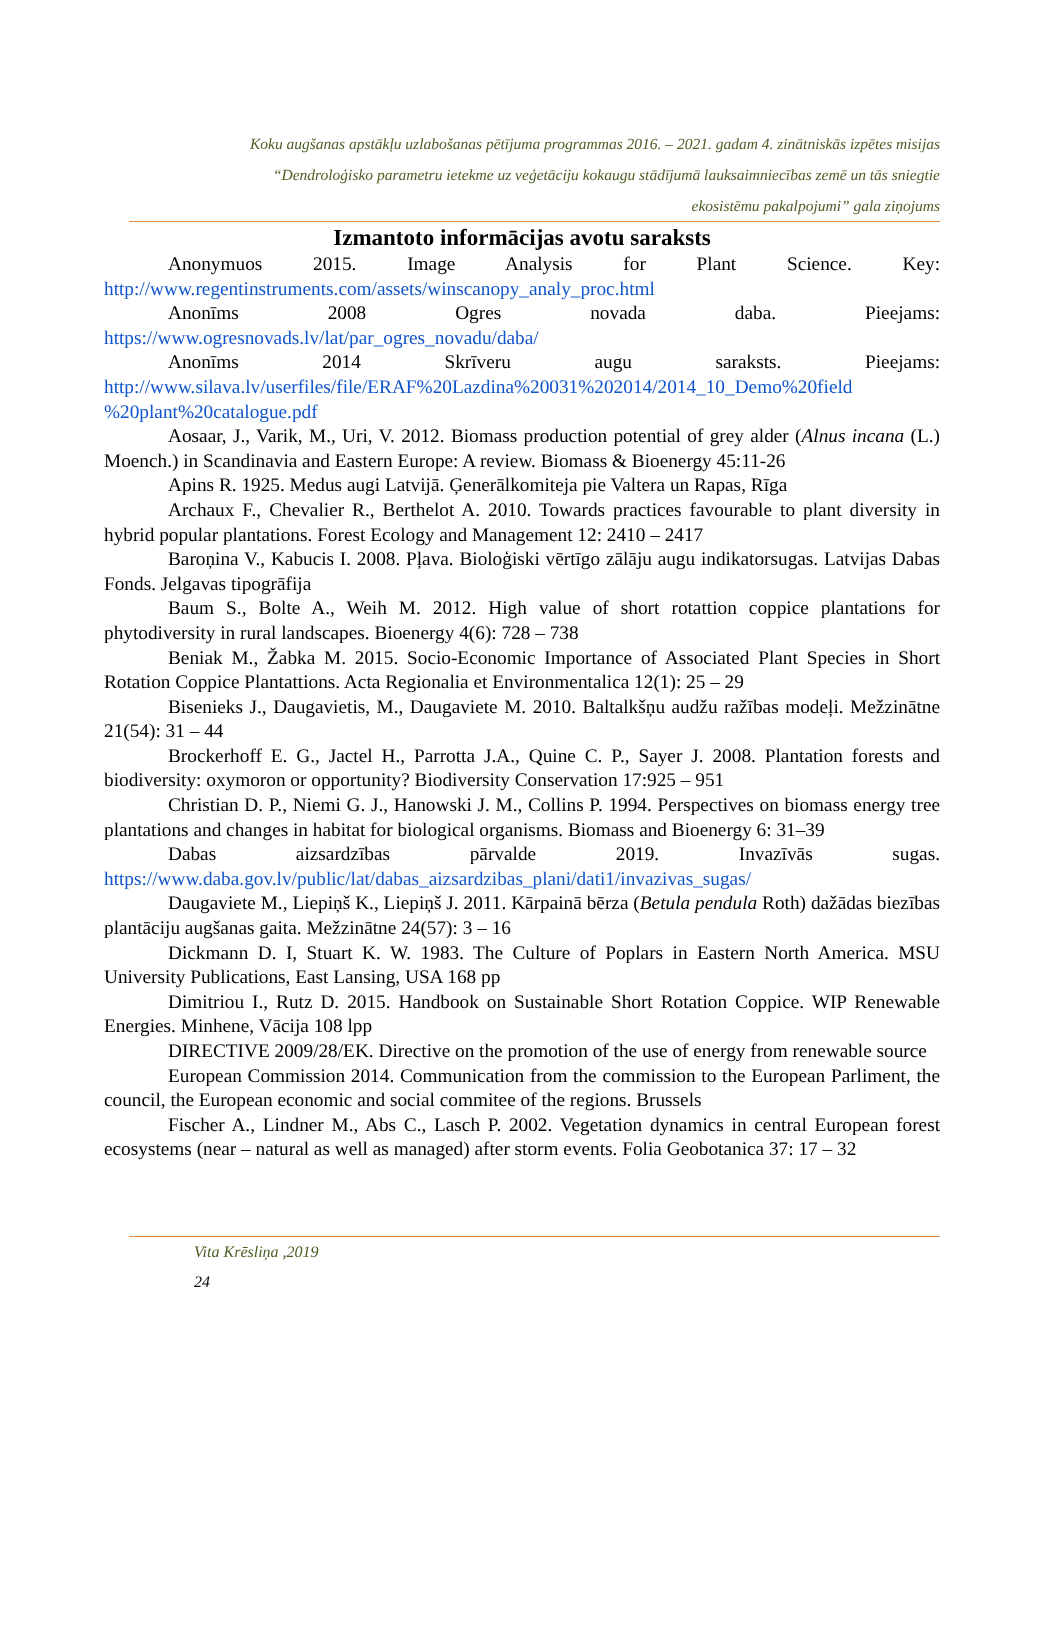Koku augšanas apstākļu uzlabošanas pētījuma programmas 2016. – 2021. gadam 4. zinātniskās izpētes misijas
“Dendroloģisko parametru ietekme uz veģetāciju kokaugu stādījumā lauksaimniecības zemē un tās sniegtie
ekosistēmu pakalpojumi” gala ziņojums
Izmantoto informācijas avotu saraksts
Anonymuos 2015. Image Analysis for Plant Science. Key: http://www.regentinstruments.com/assets/winscanopy_analy_proc.html
Anonīms 2008 Ogres novada daba. Pieejams: https://www.ogresnovads.lv/lat/par_ogres_novadu/daba/
Anonīms 2014 Skrīveru augu saraksts. Pieejams: http://www.silava.lv/userfiles/file/ERAF%20Lazdina%20031%202014/2014_10_Demo%20field %20plant%20catalogue.pdf
Aosaar, J., Varik, M., Uri, V. 2012. Biomass production potential of grey alder (Alnus incana (L.) Moench.) in Scandinavia and Eastern Europe: A review. Biomass & Bioenergy 45:11-26
Apins R. 1925. Medus augi Latvijā. Ģenerālkomiteja pie Valtera un Rapas, Rīga
Archaux F., Chevalier R., Berthelot A. 2010. Towards practices favourable to plant diversity in hybrid popular plantations. Forest Ecology and Management 12: 2410 – 2417
Baroņina V., Kabucis I. 2008. Pļava. Bioloģiski vērtīgo zālāju augu indikatorsugas. Latvijas Dabas Fonds. Jelgavas tipogrāfija
Baum S., Bolte A., Weih M. 2012. High value of short rotattion coppice plantations for phytodiversity in rural landscapes. Bioenergy 4(6): 728 – 738
Beniak M., Žabka M. 2015. Socio-Economic Importance of Associated Plant Species in Short Rotation Coppice Plantattions. Acta Regionalia et Environmentalica 12(1): 25 – 29
Bisenieks J., Daugavietis, M., Daugaviete M. 2010. Baltalkšņu audžu ražības modeļi. Mežzinātne 21(54): 31 – 44
Brockerhoff E. G., Jactel H., Parrotta J.A., Quine C. P., Sayer J. 2008. Plantation forests and biodiversity: oxymoron or opportunity? Biodiversity Conservation 17:925 – 951
Christian D. P., Niemi G. J., Hanowski J. M., Collins P. 1994. Perspectives on biomass energy tree plantations and changes in habitat for biological organisms. Biomass and Bioenergy 6: 31–39
Dabas aizsardzības pārvalde 2019. Invazīvās sugas. https://www.daba.gov.lv/public/lat/dabas_aizsardzibas_plani/dati1/invazivas_sugas/
Daugaviete M., Liepiņš K., Liepiņš J. 2011. Kārpainā bērza (Betula pendula Roth) dažādas biezības plantāciju augšanas gaita. Mežzinātne 24(57): 3 – 16
Dickmann D. I, Stuart K. W. 1983. The Culture of Poplars in Eastern North America. MSU University Publications, East Lansing, USA 168 pp
Dimitriou I., Rutz D. 2015. Handbook on Sustainable Short Rotation Coppice. WIP Renewable Energies. Minhene, Vācija 108 lpp
DIRECTIVE 2009/28/EK. Directive on the promotion of the use of energy from renewable source
European Commission 2014. Communication from the commission to the European Parliment, the council, the European economic and social commitee of the regions. Brussels
Fischer A., Lindner M., Abs C., Lasch P. 2002. Vegetation dynamics in central European forest ecosystems (near – natural as well as managed) after storm events. Folia Geobotanica 37: 17 – 32
Vita Krēsliņa ,2019
24